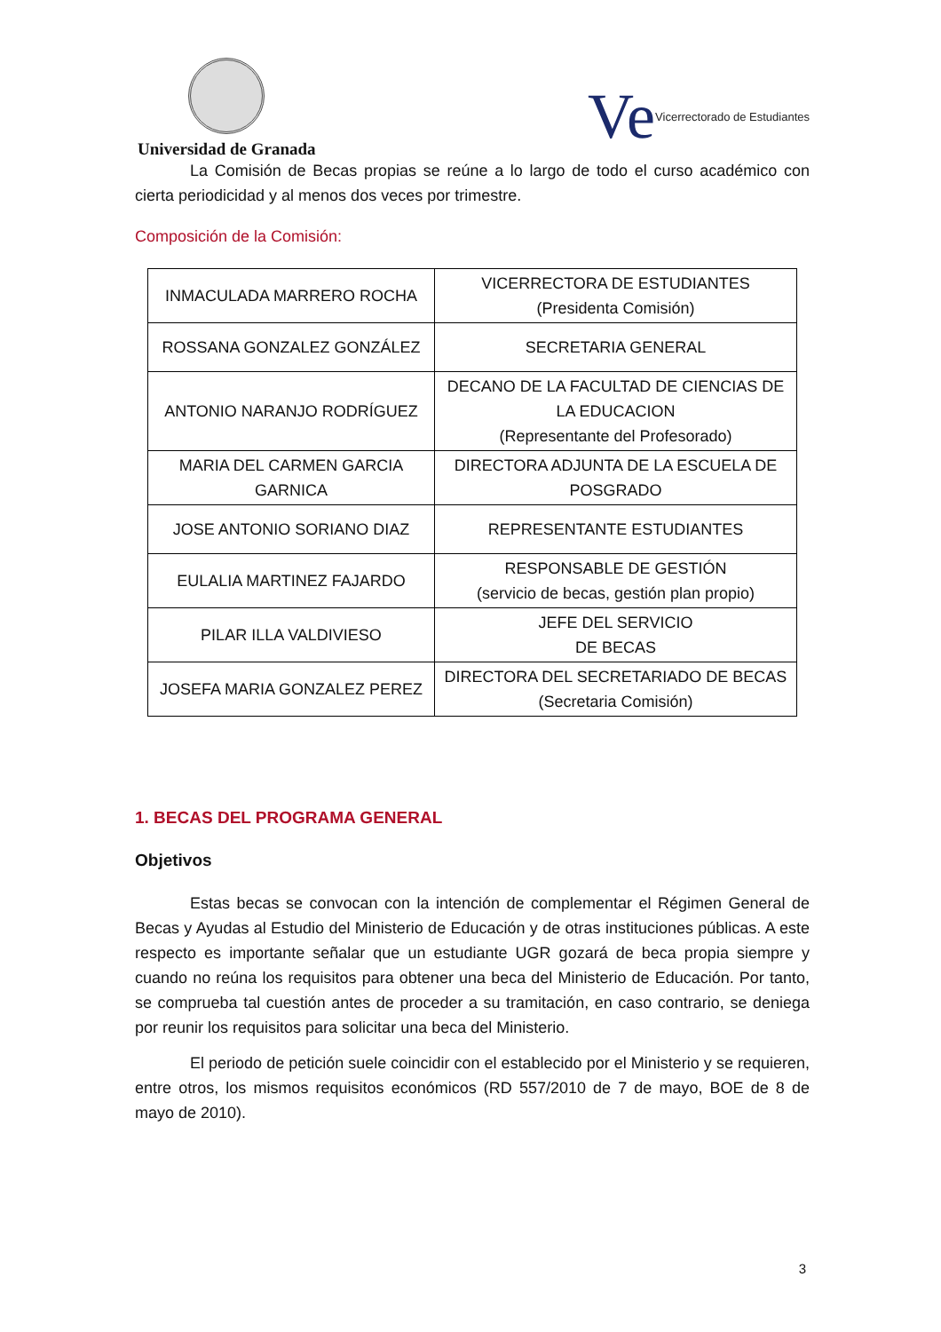Universidad de Granada
Ve Vicerrectorado de Estudiantes
La Comisión de Becas propias se reúne a lo largo de todo el curso académico con cierta periodicidad y al menos dos veces por trimestre.
Composición de la Comisión:
| INMACULADA MARRERO ROCHA | VICERRECTORA DE ESTUDIANTES (Presidenta Comisión) |
| ROSSANA GONZALEZ GONZÁLEZ | SECRETARIA GENERAL |
| ANTONIO NARANJO RODRÍGUEZ | DECANO DE LA FACULTAD DE CIENCIAS DE LA EDUCACION (Representante del Profesorado) |
| MARIA DEL CARMEN GARCIA GARNICA | DIRECTORA ADJUNTA DE LA ESCUELA DE POSGRADO |
| JOSE ANTONIO SORIANO DIAZ | REPRESENTANTE ESTUDIANTES |
| EULALIA MARTINEZ FAJARDO | RESPONSABLE DE GESTIÓN (servicio de becas, gestión plan propio) |
| PILAR ILLA VALDIVIESO | JEFE DEL SERVICIO DE BECAS |
| JOSEFA MARIA GONZALEZ PEREZ | DIRECTORA DEL SECRETARIADO DE BECAS (Secretaria Comisión) |
1. BECAS DEL PROGRAMA GENERAL
Objetivos
Estas becas se convocan con la intención de complementar el Régimen General de Becas y Ayudas al Estudio del Ministerio de Educación y de otras instituciones públicas. A este respecto es importante señalar que un estudiante UGR gozará de beca propia siempre y cuando no reúna los requisitos para obtener una beca del Ministerio de Educación. Por tanto, se comprueba tal cuestión antes de proceder a su tramitación, en caso contrario, se deniega por reunir los requisitos para solicitar una beca del Ministerio.
El periodo de petición suele coincidir con el establecido por el Ministerio y se requieren, entre otros, los mismos requisitos económicos (RD 557/2010 de 7 de mayo, BOE de 8 de mayo de 2010).
3